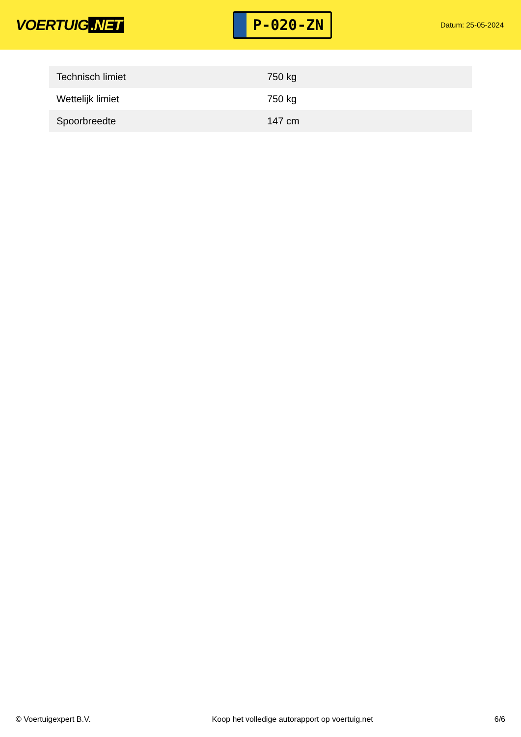VOERTUIG.NET
P-020-ZN
Datum: 25-05-2024
| Technisch limiet | 750 kg |
| Wettelijk limiet | 750 kg |
| Spoorbreedte | 147 cm |
© Voertuigexpert B.V. Koop het volledige autorapport op voertuig.net 6/6